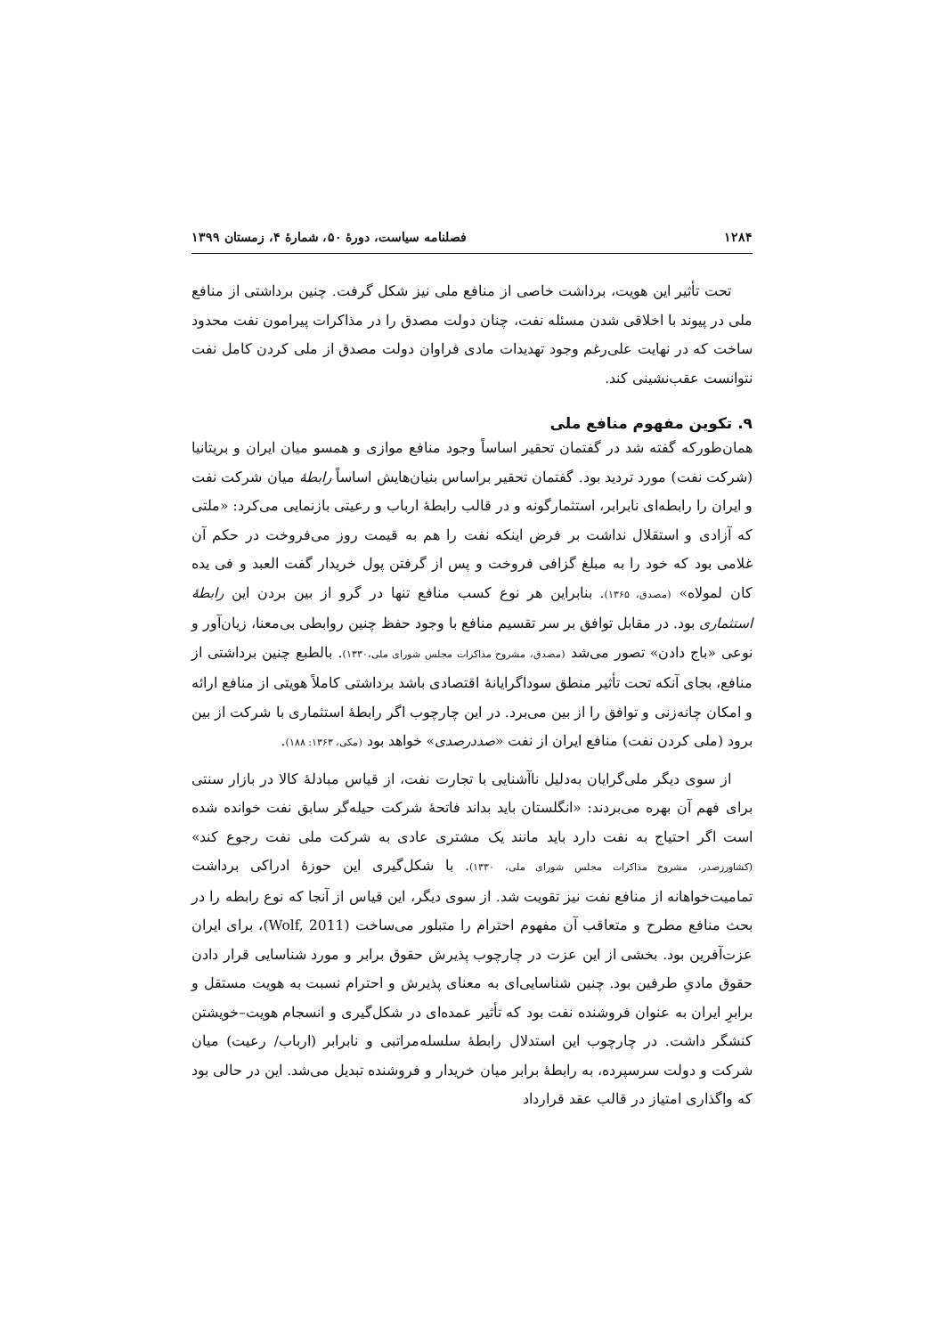۱۲۸۴ فصلنامه سیاست، دورهٔ ۵۰، شمارهٔ ۴، زمستان ۱۳۹۹
تحت تأثیر این هویت، برداشت خاصی از منافع ملی نیز شکل گرفت. چنین برداشتی از منافع ملی در پیوند با اخلاقی شدن مسئله نفت، چنان دولت مصدق را در مذاکرات پیرامون نفت محدود ساخت که در نهایت علی‌رغم وجود تهدیدات مادی فراوان دولت مصدق از ملی کردن کامل نفت نتوانست عقب‌نشینی کند.
۹. تکوین مفهوم منافع ملی
همان‌طورکه گفته شد در گفتمان تحقیر اساساً وجود منافع موازی و همسو میان ایران و بریتانیا (شرکت نفت) مورد تردید بود. گفتمان تحقیر براساس بنیان‌هایش اساساً رابطهٔ میان شرکت نفت و ایران را رابطه‌ای نابرابر، استثمارگونه و در قالب رابطهٔ ارباب و رعیتی بازنمایی می‌کرد: «ملتی که آزادی و استقلال نداشت بر فرض اینکه نفت را هم به قیمت روز می‌فروخت در حکم آن غلامی بود که خود را به مبلغ گزافی فروخت و پس از گرفتن پول خریدار گفت العبد و فی یده کان لمولاه» (مصدق، ۱۳۶۵). بنابراین هر نوع کسب منافع تنها در گرو از بین بردن این رابطهٔ استثماری بود. در مقابل توافق بر سر تقسیم منافع با وجود حفظ چنین روابطی بی‌معنا، زیان‌آور و نوعی «باج دادن» تصور می‌شد (مصدق، مشروح مذاکرات مجلس شورای ملی،۱۳۳۰). بالطبع چنین برداشتی از منافع، بجای آنکه تحت تأثیر منطق سوداگرایانهٔ اقتصادی باشد برداشتی کاملاً هویتی از منافع ارائه و امکان چانه‌زنی و توافق را از بین می‌برد. در این چارچوب اگر رابطهٔ استثماری با شرکت از بین برود (ملی کردن نفت) منافع ایران از نفت «صددرصدی» خواهد بود (مکی، ۱۳۶۳: ۱۸۸).
از سوی دیگر ملی‌گرایان به‌دلیل ناآشنایی با تجارت نفت، از قیاس مبادلهٔ کالا در بازار سنتی برای فهم آن بهره می‌بردند: «انگلستان باید بداند فاتحهٔ شرکت حیله‌گر سابق نفت خوانده شده است اگر احتیاج به نفت دارد باید مانند یک مشتری عادی به شرکت ملی نفت رجوع کند» (کشاورزصدر، مشروح مذاکرات مجلس شورای ملی، ۱۳۳۰). با شکل‌گیری این حوزهٔ ادراکی برداشت تمامیت‌خواهانه از منافع نفت نیز تقویت شد. از سوی دیگر، این قیاس از آنجا که نوع رابطه را در بحث منافع مطرح و متعاقب آن مفهوم احترام را متبلور می‌ساخت (Wolf, 2011)، برای ایران عزت‌آفرین بود. بخشی از این عزت در چارچوب پذیرش حقوق برابر و مورد شناسایی قرار دادن حقوق مادیِ طرفین بود. چنین شناسایی‌ای به معنای پذیرش و احترام نسبت به هویت مستقل و برابرِ ایران به عنوان فروشنده نفت بود که تأثیر عمده‌ای در شکل‌گیری و انسجام هویت–خویشتن کنشگر داشت. در چارچوب این استدلال رابطهٔ سلسله‌مراتبی و نابرابر (ارباب/ رعیت) میان شرکت و دولت سرسپرده، به رابطهٔ برابر میان خریدار و فروشنده تبدیل می‌شد. این در حالی بود که واگذاری امتیاز در قالب عقد قرارداد